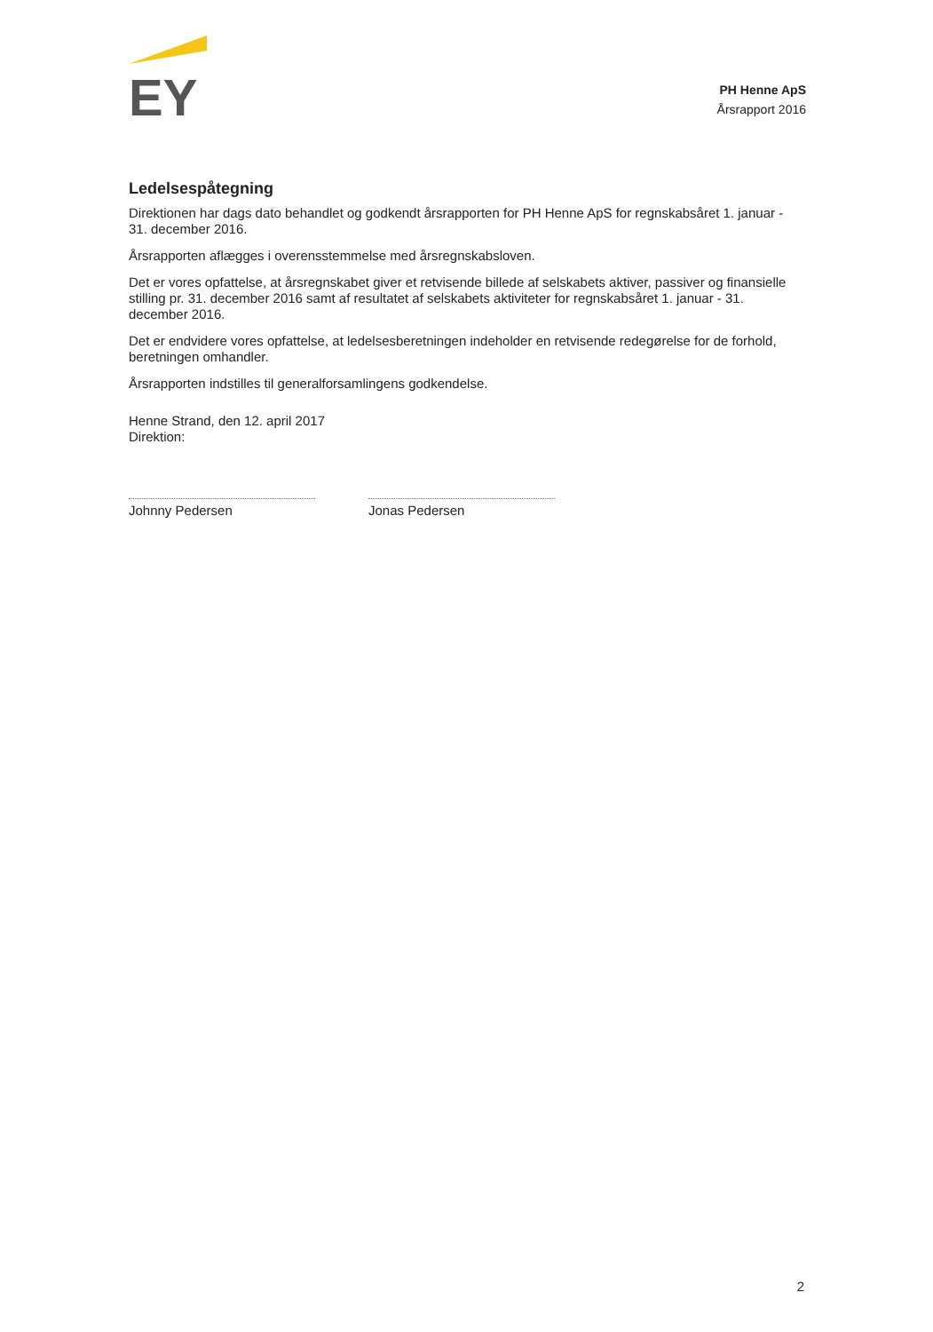EY
PH Henne ApS
Årsrapport 2016
Ledelsespåtegning
Direktionen har dags dato behandlet og godkendt årsrapporten for PH Henne ApS for regnskabsåret 1. januar - 31. december 2016.
Årsrapporten aflægges i overensstemmelse med årsregnskabsloven.
Det er vores opfattelse, at årsregnskabet giver et retvisende billede af selskabets aktiver, passiver og finansielle stilling pr. 31. december 2016 samt af resultatet af selskabets aktiviteter for regnskabsåret 1. januar - 31. december 2016.
Det er endvidere vores opfattelse, at ledelsesberetningen indeholder en retvisende redegørelse for de forhold, beretningen omhandler.
Årsrapporten indstilles til generalforsamlingens godkendelse.
Henne Strand, den 12. april 2017
Direktion:
Johnny Pedersen Jonas Pedersen
2